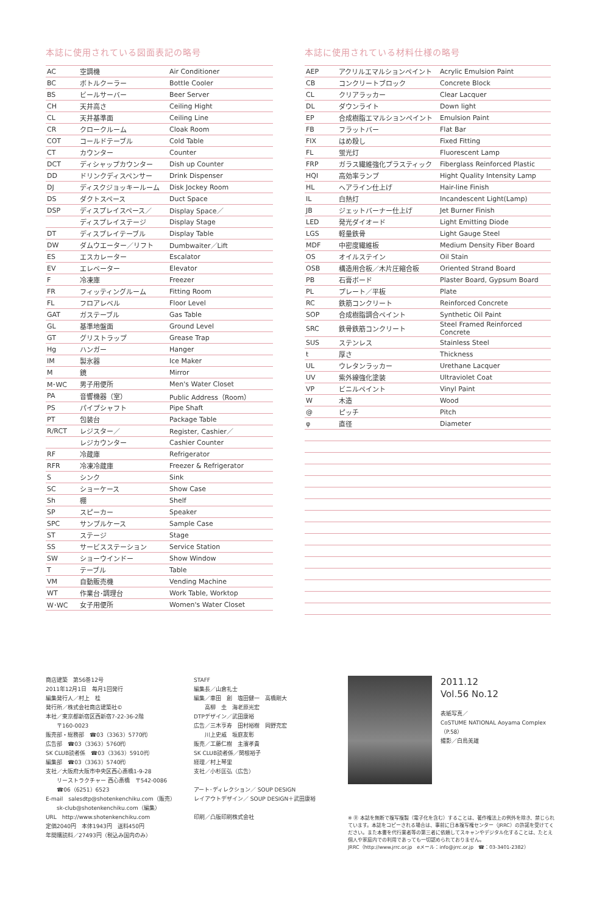本誌に使用されている図面表記の略号
| AC | 空調機 | Air Conditioner |
| BC | ボトルクーラー | Bottle Cooler |
| BS | ビールサーバー | Beer Server |
| CH | 天井高さ | Ceiling Hight |
| CL | 天井基準面 | Ceiling Line |
| CR | クロークルーム | Cloak Room |
| COT | コールドテーブル | Cold Table |
| CT | カウンター | Counter |
| DCT | ディシャップカウンター | Dish up Counter |
| DD | ドリンクディスペンサー | Drink Dispenser |
| DJ | ディスクジョッキールーム | Disk Jockey Room |
| DS | ダクトスペース | Duct Space |
| DSP | ディスプレイスペース／ | Display Space／ |
| | ディスプレイステージ | Display Stage |
| DT | ディスプレイテーブル | Display Table |
| DW | ダムウエーター／リフト | Dumbwaiter／Lift |
| ES | エスカレーター | Escalator |
| EV | エレベーター | Elevator |
| F | 冷凍庫 | Freezer |
| FR | フィッティングルーム | Fitting Room |
| FL | フロアレベル | Floor Level |
| GAT | ガステーブル | Gas Table |
| GL | 基準地盤面 | Ground Level |
| GT | グリストラップ | Grease Trap |
| Hg | ハンガー | Hanger |
| IM | 製氷器 | Ice Maker |
| M | 鏡 | Mirror |
| M･WC | 男子用便所 | Men's Water Closet |
| PA | 音響機器（室） | Public Address（Room） |
| PS | パイプシャフト | Pipe Shaft |
| PT | 包装台 | Package Table |
| R/RCT | レジスター／ | Register, Cashier／ |
| | レジカウンター | Cashier Counter |
| RF | 冷蔵庫 | Refrigerator |
| RFR | 冷凍冷蔵庫 | Freezer & Refrigerator |
| S | シンク | Sink |
| SC | ショーケース | Show Case |
| Sh | 棚 | Shelf |
| SP | スピーカー | Speaker |
| SPC | サンプルケース | Sample Case |
| ST | ステージ | Stage |
| SS | サービスステーション | Service Station |
| SW | ショーウインドー | Show Window |
| T | テーブル | Table |
| VM | 自動販売機 | Vending Machine |
| WT | 作業台･調理台 | Work Table, Worktop |
| W･WC | 女子用便所 | Women's Water Closet |
本誌に使用されている材料仕様の略号
| AEP | アクリルエマルションペイント | Acrylic Emulsion Paint |
| CB | コンクリートブロック | Concrete Block |
| CL | クリアラッカー | Clear Lacquer |
| DL | ダウンライト | Down light |
| EP | 合成樹脂エマルションペイント | Emulsion Paint |
| FB | フラットバー | Flat Bar |
| FIX | はめ殺し | Fixed Fitting |
| FL | 蛍光灯 | Fluorescent Lamp |
| FRP | ガラス繊維強化プラスティック | Fiberglass Reinforced Plastic |
| HQI | 高効率ランプ | Hight Quality Intensity Lamp |
| HL | ヘアライン仕上げ | Hair-line Finish |
| IL | 白熱灯 | Incandescent Light(Lamp) |
| JB | ジェットバーナー仕上げ | Jet Burner Finish |
| LED | 発光ダイオード | Light Emitting Diode |
| LGS | 軽量鉄骨 | Light Gauge Steel |
| MDF | 中密度繊維板 | Medium Density Fiber Board |
| OS | オイルステイン | Oil Stain |
| OSB | 構造用合板／木片圧縮合板 | Oriented Strand Board |
| PB | 石膏ボード | Plaster Board, Gypsum Board |
| PL | プレート／平板 | Plate |
| RC | 鉄筋コンクリート | Reinforced Concrete |
| SOP | 合成樹脂調合ペイント | Synthetic Oil Paint |
| SRC | 鉄骨鉄筋コンクリート | Steel Framed Reinforced Concrete |
| SUS | ステンレス | Stainless Steel |
| t | 厚さ | Thickness |
| UL | ウレタンラッカー | Urethane Lacquer |
| UV | 紫外線強化塗装 | Ultraviolet Coat |
| VP | ビニルペイント | Vinyl Paint |
| W | 木造 | Wood |
| @ | ピッチ | Pitch |
| φ | 直径 | Diameter |
商店建築　第56巻12号
2011年12月1日　毎月1回発行
編集発行人／村上　桂
発行所／株式会社商店建築社©
本社／東京都新宿区西新宿7-22-36-2階
　　〒160-0023
販売部・総務部　☎03（3363）5770㈹
広告部　☎03（3363）5760㈹
SK CLUB読者係　☎03（3363）5910㈹
編集部　☎03（3363）5740㈹
支社／大阪府大阪市中央区西心斎橋1-9-28
　　リーストラクチャー 西心斎橋　〒542-0086
　　☎06（6251）6523
E-mail　salesdtp@shotenkenchiku.com（販売）
　　sk-club@shotenkenchiku.com（編集）
URL　http://www.shotenkenchiku.com
定価2040円　本体1943円　送料450円
年間購読料／27493円（税込み国内のみ）
STAFF
編集長／山倉礼士
編集／車田　創　塩田健一　高橋剛大
　　高柳　圭　海老原光宏
DTPデザイン／武田康裕
広告／三木亨寿　田村裕樹　岡野充宏
　　川上史威　坂庭友彰
販売／工藤仁樹　主濱孝貴
SK CLUB読者係／関根裕子
経理／村上琴里
支社／小杉匡弘（広告）
アート･ディレクション／ SOUP DESIGN
レイアウトデザイン／ SOUP DESIGN＋武田康裕
印刷／凸版印刷株式会社
2011.12 Vol.56 No.12
表紙写真／
CoSTUME NATIONAL Aoyama Complex
（P.58）
撮影／白鳥美雄
※ Ⓡ 本誌を無断で複写複製（電子化を含む）することは、著作権法上の例外を除き、禁じられています。本誌をコピーされる場合は、事前に日本複写権センター（JRRC）の許諾を受けてください。また本書を代行業者等の第三者に依頼してスキャンやデジタル化することは、たとえ個人や家庭内での利用であっても一切認められておりません。
JRRC（http://www.jrrc.or.jp　eメール：info@jrrc.or.jp　☎：03-3401-2382）